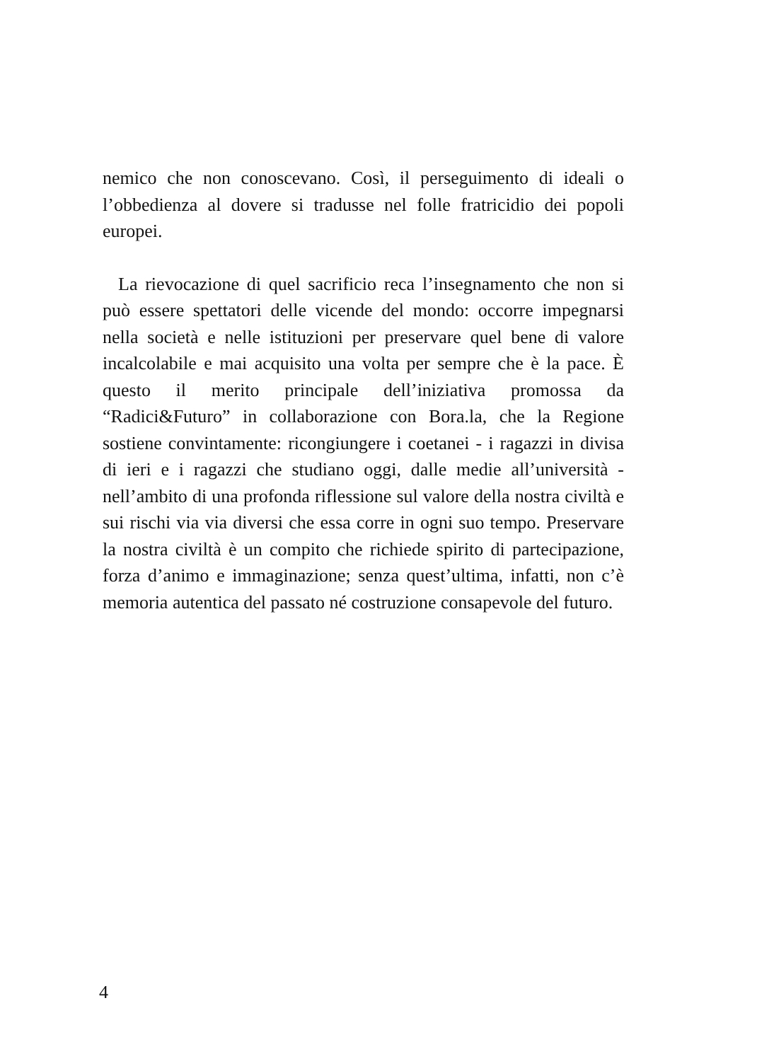nemico che non conoscevano. Così, il perseguimento di ideali o l’obbedienza al dovere si tradusse nel folle fratricidio dei popoli europei.
La rievocazione di quel sacrificio reca l’insegnamento che non si può essere spettatori delle vicende del mondo: occorre impegnarsi nella società e nelle istituzioni per preservare quel bene di valore incalcolabile e mai acquisito una volta per sempre che è la pace. È questo il merito principale dell’iniziativa promossa da “Radici&Futuro” in collaborazione con Bora.la, che la Regione sostiene convintamente: ricongiungere i coetanei - i ragazzi in divisa di ieri e i ragazzi che studiano oggi, dalle medie all’università - nell’ambito di una profonda riflessione sul valore della nostra civiltà e sui rischi via via diversi che essa corre in ogni suo tempo. Preservare la nostra civiltà è un compito che richiede spirito di partecipazione, forza d’animo e immaginazione; senza quest’ultima, infatti, non c’è memoria autentica del passato né costruzione consapevole del futuro.
4